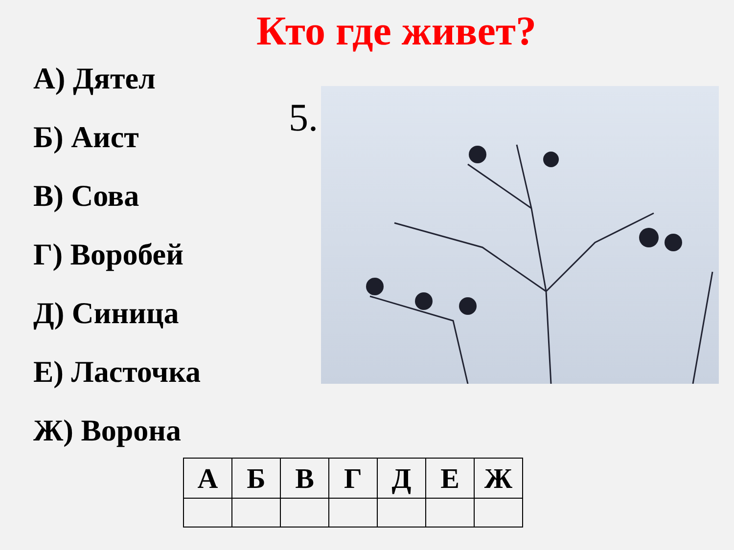Кто где живет?
А) Дятел
Б) Аист
В) Сова
Г) Воробей
Д) Синица
Е) Ласточка
Ж) Ворона
5.
| А | Б | В | Г | Д | Е | Ж |
| --- | --- | --- | --- | --- | --- | --- |